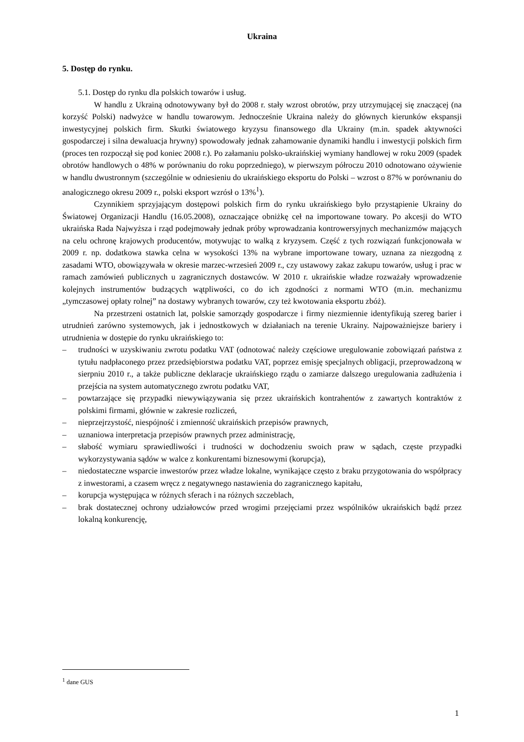Ukraina
5. Dostęp do rynku.
5.1. Dostęp do rynku dla polskich towarów i usług.
W handlu z Ukrainą odnotowywany był do 2008 r. stały wzrost obrotów, przy utrzymującej się znaczącej (na korzyść Polski) nadwyżce w handlu towarowym. Jednocześnie Ukraina należy do głównych kierunków ekspansji inwestycyjnej polskich firm. Skutki światowego kryzysu finansowego dla Ukrainy (m.in. spadek aktywności gospodarczej i silna dewaluacja hrywny) spowodowały jednak zahamowanie dynamiki handlu i inwestycji polskich firm (proces ten rozpoczął się pod koniec 2008 r.). Po załamaniu polsko-ukraińskiej wymiany handlowej w roku 2009 (spadek obrotów handlowych o 48% w porównaniu do roku poprzedniego), w pierwszym półroczu 2010 odnotowano ożywienie w handlu dwustronnym (szczególnie w odniesieniu do ukraińskiego eksportu do Polski – wzrost o 87% w porównaniu do analogicznego okresu 2009 r., polski eksport wzrósł o 13%<sup>1</sup>).
Czynnikiem sprzyjającym dostępowi polskich firm do rynku ukraińskiego było przystąpienie Ukrainy do Światowej Organizacji Handlu (16.05.2008), oznaczające obniżkę ceł na importowane towary. Po akcesji do WTO ukraińska Rada Najwyższa i rząd podejmowały jednak próby wprowadzania kontrowersyjnych mechanizmów mających na celu ochronę krajowych producentów, motywując to walką z kryzysem. Część z tych rozwiązań funkcjonowała w 2009 r. np. dodatkowa stawka celna w wysokości 13% na wybrane importowane towary, uznana za niezgodną z zasadami WTO, obowiązywała w okresie marzec-wrzesień 2009 r., czy ustawowy zakaz zakupu towarów, usług i prac w ramach zamówień publicznych u zagranicznych dostawców. W 2010 r. ukraińskie władze rozważały wprowadzenie kolejnych instrumentów budzących wątpliwości, co do ich zgodności z normami WTO (m.in. mechanizmu „tymczasowej opłaty rolnej” na dostawy wybranych towarów, czy też kwotowania eksportu zbóż).
Na przestrzeni ostatnich lat, polskie samorządy gospodarcze i firmy niezmiennie identyfikują szereg barier i utrudnień zarówno systemowych, jak i jednostkowych w działaniach na terenie Ukrainy. Najpoważniejsze bariery i utrudnienia w dostępie do rynku ukraińskiego to:
– trudności w uzyskiwaniu zwrotu podatku VAT (odnotować należy częściowe uregulowanie zobowiązań państwa z tytułu nadpłaconego przez przedsiębiorstwa podatku VAT, poprzez emisję specjalnych obligacji, przeprowadzoną w sierpniu 2010 r., a także publiczne deklaracje ukraińskiego rządu o zamiarze dalszego uregulowania zadłużenia i przejścia na system automatycznego zwrotu podatku VAT,
– powtarzające się przypadki niewywiązywania się przez ukraińskich kontrahentów z zawartych kontraktów z polskimi firmami, głównie w zakresie rozliczeń,
– nieprzejrzystość, niespójność i zmienność ukraińskich przepisów prawnych,
– uznaniowa interpretacja przepisów prawnych przez administrację,
– słabość wymiaru sprawiedliwości i trudności w dochodzeniu swoich praw w sądach, częste przypadki wykorzystywania sądów w walce z konkurentami biznesowymi (korupcja),
– niedostateczne wsparcie inwestorów przez władze lokalne, wynikające często z braku przygotowania do współpracy z inwestorami, a czasem wręcz z negatywnego nastawienia do zagranicznego kapitału,
– korupcja występująca w różnych sferach i na różnych szczeblach,
– brak dostatecznej ochrony udziałowców przed wrogimi przejęciami przez wspólników ukraińskich bądź przez lokalną konkurencję,
<sup>1</sup> dane GUS
1